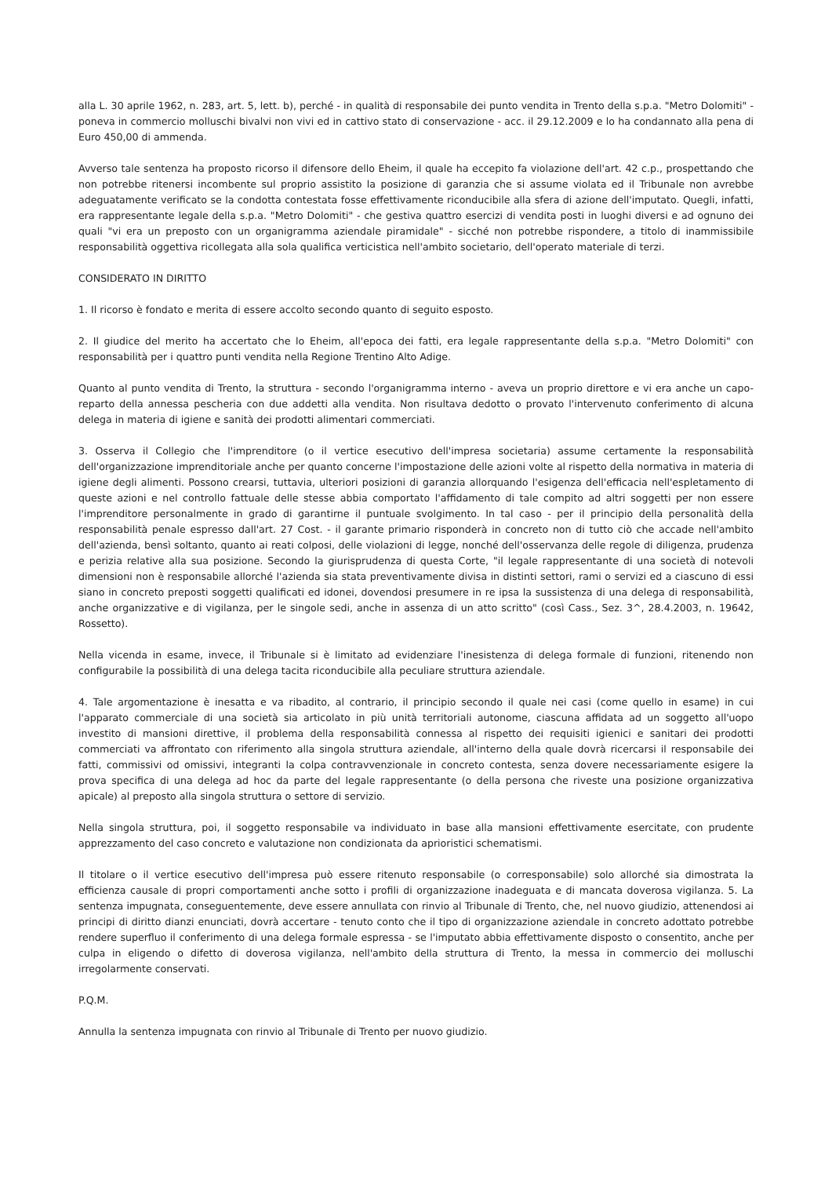alla L. 30 aprile 1962, n. 283, art. 5, lett. b), perché - in qualità di responsabile dei punto vendita in Trento della s.p.a. "Metro Dolomiti" - poneva in commercio molluschi bivalvi non vivi ed in cattivo stato di conservazione - acc. il 29.12.2009 e lo ha condannato alla pena di Euro 450,00 di ammenda.
Avverso tale sentenza ha proposto ricorso il difensore dello Eheim, il quale ha eccepito fa violazione dell'art. 42 c.p., prospettando che non potrebbe ritenersi incombente sul proprio assistito la posizione di garanzia che si assume violata ed il Tribunale non avrebbe adeguatamente verificato se la condotta contestata fosse effettivamente riconducibile alla sfera di azione dell'imputato. Quegli, infatti, era rappresentante legale della s.p.a. "Metro Dolomiti" - che gestiva quattro esercizi di vendita posti in luoghi diversi e ad ognuno dei quali "vi era un preposto con un organigramma aziendale piramidale" - sicché non potrebbe rispondere, a titolo di inammissibile responsabilità oggettiva ricollegata alla sola qualifica verticistica nell'ambito societario, dell'operato materiale di terzi.
CONSIDERATO IN DIRITTO
1. Il ricorso è fondato e merita di essere accolto secondo quanto di seguito esposto.
2. Il giudice del merito ha accertato che lo Eheim, all'epoca dei fatti, era legale rappresentante della s.p.a. "Metro Dolomiti" con responsabilità per i quattro punti vendita nella Regione Trentino Alto Adige.
Quanto al punto vendita di Trento, la struttura - secondo l'organigramma interno - aveva un proprio direttore e vi era anche un capo-reparto della annessa pescheria con due addetti alla vendita. Non risultava dedotto o provato l'intervenuto conferimento di alcuna delega in materia di igiene e sanità dei prodotti alimentari commerciati.
3. Osserva il Collegio che l'imprenditore (o il vertice esecutivo dell'impresa societaria) assume certamente la responsabilità dell'organizzazione imprenditoriale anche per quanto concerne l'impostazione delle azioni volte al rispetto della normativa in materia di igiene degli alimenti. Possono crearsi, tuttavia, ulteriori posizioni di garanzia allorquando l'esigenza dell'efficacia nell'espletamento di queste azioni e nel controllo fattuale delle stesse abbia comportato l'affidamento di tale compito ad altri soggetti per non essere l'imprenditore personalmente in grado di garantirne il puntuale svolgimento. In tal caso - per il principio della personalità della responsabilità penale espresso dall'art. 27 Cost. - il garante primario risponderà in concreto non di tutto ciò che accade nell'ambito dell'azienda, bensì soltanto, quanto ai reati colposi, delle violazioni di legge, nonché dell'osservanza delle regole di diligenza, prudenza e perizia relative alla sua posizione. Secondo la giurisprudenza di questa Corte, "il legale rappresentante di una società di notevoli dimensioni non è responsabile allorché l'azienda sia stata preventivamente divisa in distinti settori, rami o servizi ed a ciascuno di essi siano in concreto preposti soggetti qualificati ed idonei, dovendosi presumere in re ipsa la sussistenza di una delega di responsabilità, anche organizzative e di vigilanza, per le singole sedi, anche in assenza di un atto scritto" (così Cass., Sez. 3^, 28.4.2003, n. 19642, Rossetto).
Nella vicenda in esame, invece, il Tribunale si è limitato ad evidenziare l'inesistenza di delega formale di funzioni, ritenendo non configurabile la possibilità di una delega tacita riconducibile alla peculiare struttura aziendale.
4. Tale argomentazione è inesatta e va ribadito, al contrario, il principio secondo il quale nei casi (come quello in esame) in cui l'apparato commerciale di una società sia articolato in più unità territoriali autonome, ciascuna affidata ad un soggetto all'uopo investito di mansioni direttive, il problema della responsabilità connessa al rispetto dei requisiti igienici e sanitari dei prodotti commerciati va affrontato con riferimento alla singola struttura aziendale, all'interno della quale dovrà ricercarsi il responsabile dei fatti, commissivi od omissivi, integranti la colpa contravvenzionale in concreto contesta, senza dovere necessariamente esigere la prova specifica di una delega ad hoc da parte del legale rappresentante (o della persona che riveste una posizione organizzativa apicale) al preposto alla singola struttura o settore di servizio.
Nella singola struttura, poi, il soggetto responsabile va individuato in base alla mansioni effettivamente esercitate, con prudente apprezzamento del caso concreto e valutazione non condizionata da aprioristici schematismi.
Il titolare o il vertice esecutivo dell'impresa può essere ritenuto responsabile (o corresponsabile) solo allorché sia dimostrata la efficienza causale di propri comportamenti anche sotto i profili di organizzazione inadeguata e di mancata doverosa vigilanza. 5. La sentenza impugnata, conseguentemente, deve essere annullata con rinvio al Tribunale di Trento, che, nel nuovo giudizio, attenendosi ai principi di diritto dianzi enunciati, dovrà accertare - tenuto conto che il tipo di organizzazione aziendale in concreto adottato potrebbe rendere superfluo il conferimento di una delega formale espressa - se l'imputato abbia effettivamente disposto o consentito, anche per culpa in eligendo o difetto di doverosa vigilanza, nell'ambito della struttura di Trento, la messa in commercio dei molluschi irregolarmente conservati.
P.Q.M.
Annulla la sentenza impugnata con rinvio al Tribunale di Trento per nuovo giudizio.